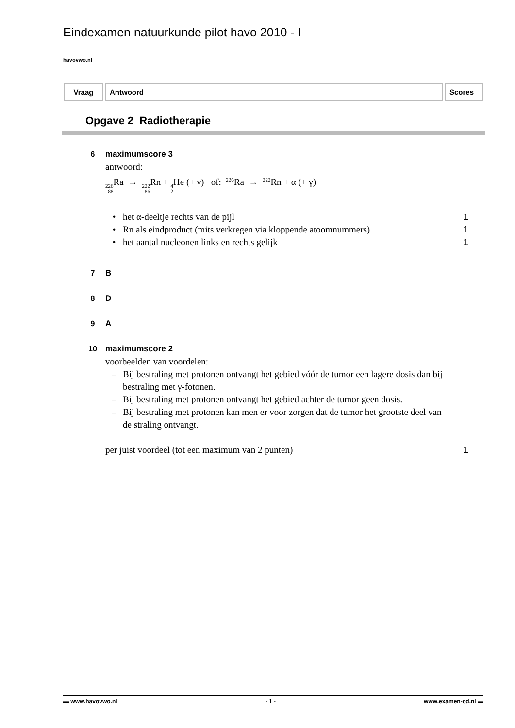Eindexamen natuurkunde pilot havo 2010 - I
havovwo.nl
| Vraag | Antwoord | Scores |
| --- | --- | --- |
Opgave 2 Radiotherapie
6 maximumscore 3
antwoord:
226 88 Ra → 222 86 Rn + 4 2 He (+ γ) of: <sup>226</sup>Ra → <sup>222</sup>Rn + α (+ γ)
• het α-deeltje rechts van de pijl 1
• Rn als eindproduct (mits verkregen via kloppende atoomnummers) 1
• het aantal nucleonen links en rechts gelijk 1
7 B
8 D
9 A
10 maximumscore 2
voorbeelden van voordelen:
– Bij bestraling met protonen ontvangt het gebied vóór de tumor een lagere dosis dan bij bestraling met γ-fotonen.
– Bij bestraling met protonen ontvangt het gebied achter de tumor geen dosis.
– Bij bestraling met protonen kan men er voor zorgen dat de tumor het grootste deel van de straling ontvangt.
per juist voordeel (tot een maximum van 2 punten) 1
▬ www.havovwo.nl - 1 - www.examen-cd.nl ▬